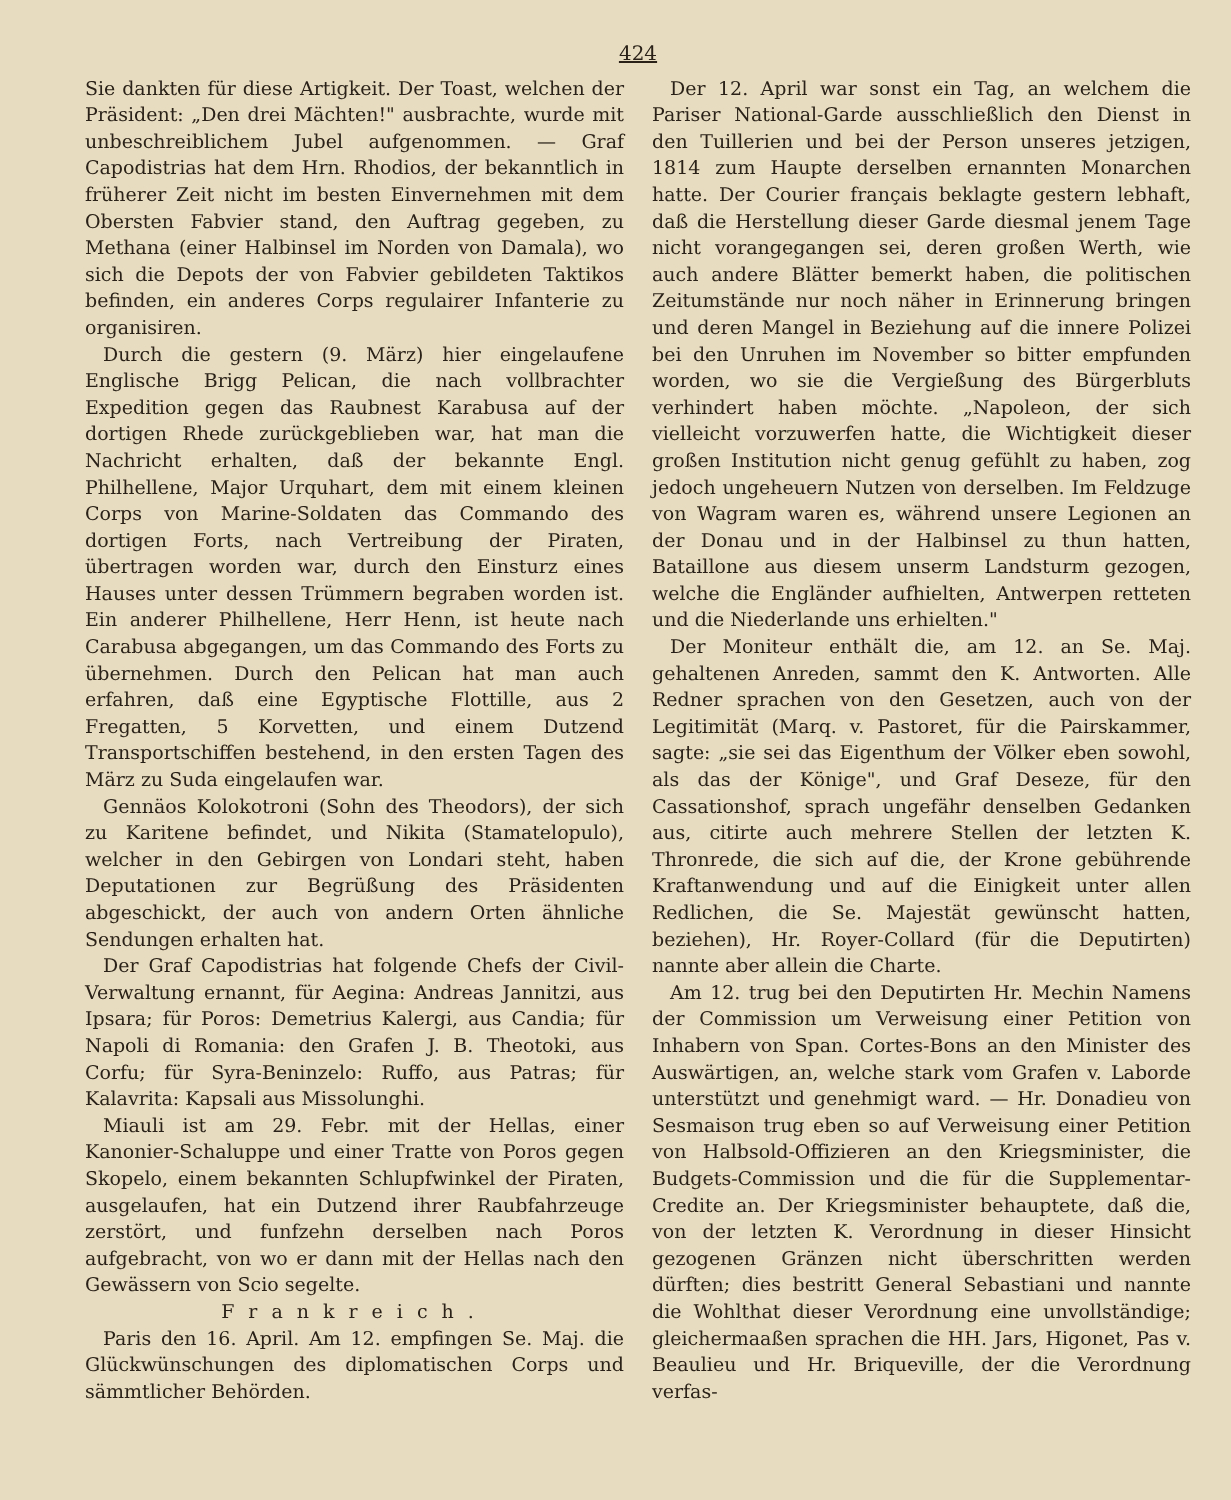424
Sie dankten für diese Artigkeit. Der Toast, welchen der Präsident: „Den drei Mächten!" ausbrachte, wurde mit unbeschreiblichem Jubel aufgenommen. — Graf Capodistrias hat dem Hrn. Rhodios, der bekanntlich in früherer Zeit nicht im besten Einvernehmen mit dem Obersten Fabvier stand, den Auftrag gegeben, zu Methana (einer Halbinsel im Norden von Damala), wo sich die Depots der von Fabvier gebildeten Taktikos befinden, ein anderes Corps regulairer Infanterie zu organisiren.
Durch die gestern (9. März) hier eingelaufene Englische Brigg Pelican, die nach vollbrachter Expedition gegen das Raubnest Karabusa auf der dortigen Rhede zurückgeblieben war, hat man die Nachricht erhalten, daß der bekannte Engl. Philhellene, Major Urquhart, dem mit einem kleinen Corps von Marine-Soldaten das Commando des dortigen Forts, nach Vertreibung der Piraten, übertragen worden war, durch den Einsturz eines Hauses unter dessen Trümmern begraben worden ist. Ein anderer Philhellene, Herr Henn, ist heute nach Carabusa abgegangen, um das Commando des Forts zu übernehmen. Durch den Pelican hat man auch erfahren, daß eine Egyptische Flottille, aus 2 Fregatten, 5 Korvetten, und einem Dutzend Transportschiffen bestehend, in den ersten Tagen des März zu Suda eingelaufen war.
Gennäos Kolokotroni (Sohn des Theodors), der sich zu Karitene befindet, und Nikita (Stamatelopulo), welcher in den Gebirgen von Londari steht, haben Deputationen zur Begrüßung des Präsidenten abgeschickt, der auch von andern Orten ähnliche Sendungen erhalten hat.
Der Graf Capodistrias hat folgende Chefs der Civil-Verwaltung ernannt, für Aegina: Andreas Jannitzi, aus Ipsara; für Poros: Demetrius Kalergi, aus Candia; für Napoli di Romania: den Grafen J. B. Theotoki, aus Corfu; für Syra-Beninzelo: Ruffo, aus Patras; für Kalavrita: Kapsali aus Missolunghi.
Miauli ist am 29. Febr. mit der Hellas, einer Kanonier-Schaluppe und einer Tratte von Poros gegen Skopelo, einem bekannten Schlupfwinkel der Piraten, ausgelaufen, hat ein Dutzend ihrer Raubfahrzeuge zerstört, und funfzehn derselben nach Poros aufgebracht, von wo er dann mit der Hellas nach den Gewässern von Scio segelte.
Frankreich.
Paris den 16. April. Am 12. empfingen Se. Maj. die Glückwünschungen des diplomatischen Corps und sämmtlicher Behörden.
Der 12. April war sonst ein Tag, an welchem die Pariser National-Garde ausschließlich den Dienst in den Tuillerien und bei der Person unseres jetzigen, 1814 zum Haupte derselben ernannten Monarchen hatte. Der Courier français beklagte gestern lebhaft, daß die Herstellung dieser Garde diesmal jenem Tage nicht vorangegangen sei, deren großen Werth, wie auch andere Blätter bemerkt haben, die politischen Zeitumstände nur noch näher in Erinnerung bringen und deren Mangel in Beziehung auf die innere Polizei bei den Unruhen im November so bitter empfunden worden, wo sie die Vergießung des Bürgerbluts verhindert haben möchte. „Napoleon, der sich vielleicht vorzuwerfen hatte, die Wichtigkeit dieser großen Institution nicht genug gefühlt zu haben, zog jedoch ungeheuern Nutzen von derselben. Im Feldzuge von Wagram waren es, während unsere Legionen an der Donau und in der Halbinsel zu thun hatten, Bataillone aus diesem unserm Landsturm gezogen, welche die Engländer aufhielten, Antwerpen retteten und die Niederlande uns erhielten."
Der Moniteur enthält die, am 12. an Se. Maj. gehaltenen Anreden, sammt den K. Antworten. Alle Redner sprachen von den Gesetzen, auch von der Legitimität (Marq. v. Pastoret, für die Pairskammer, sagte: „sie sei das Eigenthum der Völker eben sowohl, als das der Könige", und Graf Deseze, für den Cassationshof, sprach ungefähr denselben Gedanken aus, citirte auch mehrere Stellen der letzten K. Thronrede, die sich auf die, der Krone gebührende Kraftanwendung und auf die Einigkeit unter allen Redlichen, die Se. Majestät gewünscht hatten, beziehen), Hr. Royer-Collard (für die Deputirten) nannte aber allein die Charte.
Am 12. trug bei den Deputirten Hr. Mechin Namens der Commission um Verweisung einer Petition von Inhabern von Span. Cortes-Bons an den Minister des Auswärtigen, an, welche stark vom Grafen v. Laborde unterstützt und genehmigt ward. — Hr. Donadieu von Sesmaison trug eben so auf Verweisung einer Petition von Halbsold-Offizieren an den Kriegsminister, die Budgets-Commission und die für die Supplementar-Credite an. Der Kriegsminister behauptete, daß die, von der letzten K. Verordnung in dieser Hinsicht gezogenen Gränzen nicht überschritten werden dürften; dies bestritt General Sebastiani und nannte die Wohlthat dieser Verordnung eine unvollständige; gleichermaaßen sprachen die HH. Jars, Higonet, Pas v. Beaulieu und Hr. Briqueville, der die Verordnung verfas-